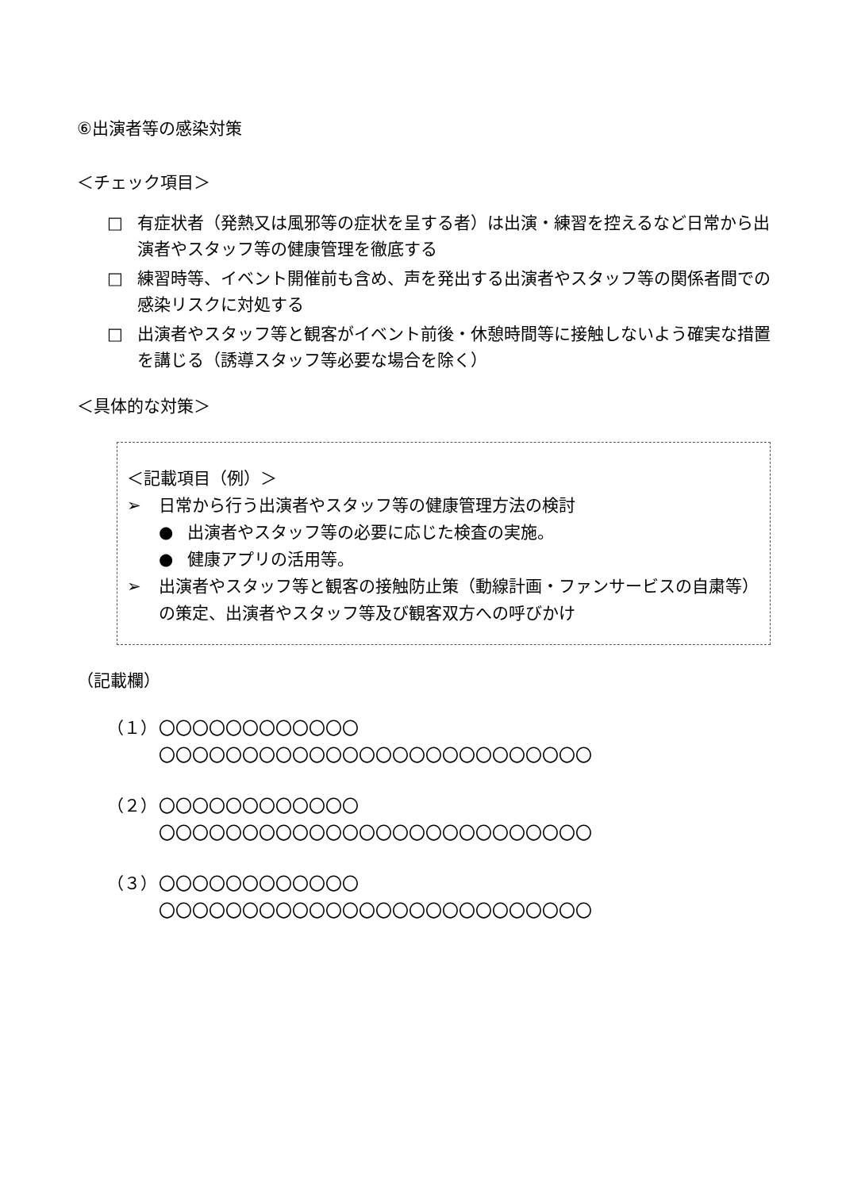⑥出演者等の感染対策
＜チェック項目＞
□ 有症状者（発熱又は風邪等の症状を呈する者）は出演・練習を控えるなど日常から出演者やスタッフ等の健康管理を徹底する
□ 練習時等、イベント開催前も含め、声を発出する出演者やスタッフ等の関係者間での感染リスクに対処する
□ 出演者やスタッフ等と観客がイベント前後・休憩時間等に接触しないよう確実な措置を講じる（誘導スタッフ等必要な場合を除く）
＜具体的な対策＞
＜記載項目（例）＞
➢ 日常から行う出演者やスタッフ等の健康管理方法の検討
● 出演者やスタッフ等の必要に応じた検査の実施。
● 健康アプリの活用等。
➢ 出演者やスタッフ等と観客の接触防止策（動線計画・ファンサービスの自粛等）の策定、出演者やスタッフ等及び観客双方への呼びかけ
（記載欄）
（１） 〇〇〇〇〇〇〇〇〇〇〇〇
〇〇〇〇〇〇〇〇〇〇〇〇〇〇〇〇〇〇〇〇〇〇〇〇〇〇
（２） 〇〇〇〇〇〇〇〇〇〇〇〇
〇〇〇〇〇〇〇〇〇〇〇〇〇〇〇〇〇〇〇〇〇〇〇〇〇〇
（３） 〇〇〇〇〇〇〇〇〇〇〇〇
〇〇〇〇〇〇〇〇〇〇〇〇〇〇〇〇〇〇〇〇〇〇〇〇〇〇